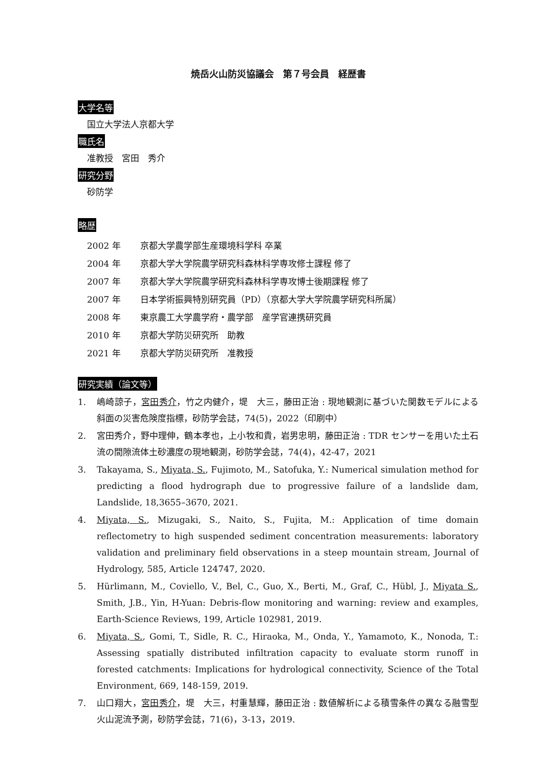焼岳火山防災協議会　第７号会員　経歴書
大学名等
国立大学法人京都大学
職氏名
准教授　宮田　秀介
研究分野
砂防学
略歴
| 2002 年 | 京都大学農学部生産環境科学科 卒業 |
| 2004 年 | 京都大学大学院農学研究科森林科学専攻修士課程 修了 |
| 2007 年 | 京都大学大学院農学研究科森林科学専攻博士後期課程 修了 |
| 2007 年 | 日本学術振興特別研究員（PD）（京都大学大学院農学研究科所属） |
| 2008 年 | 東京農工大学農学府・農学部 産学官連携研究員 |
| 2010 年 | 京都大学防災研究所 助教 |
| 2021 年 | 京都大学防災研究所 准教授 |
研究実績（論文等）
1. 嶋崎諒子，宮田秀介，竹之内健介，堤　大三，藤田正治 : 現地観測に基づいた関数モデルによる斜面の災害危険度指標，砂防学会誌，74(5)，2022（印刷中）
2. 宮田秀介，野中理伸，鶴本孝也，上小牧和貴，岩男忠明，藤田正治 : TDR センサーを用いた土石流の間隙流体土砂濃度の現地観測，砂防学会誌，74(4)，42-47，2021
3. Takayama, S., Miyata, S., Fujimoto, M., Satofuka, Y.: Numerical simulation method for predicting a flood hydrograph due to progressive failure of a landslide dam, Landslide, 18,3655–3670, 2021.
4. Miyata, S., Mizugaki, S., Naito, S., Fujita, M.: Application of time domain reflectometry to high suspended sediment concentration measurements: laboratory validation and preliminary field observations in a steep mountain stream, Journal of Hydrology, 585, Article 124747, 2020.
5. Hürlimann, M., Coviello, V., Bel, C., Guo, X., Berti, M., Graf, C., Hübl, J., Miyata S., Smith, J.B., Yin, H-Yuan: Debris-flow monitoring and warning: review and examples, Earth-Science Reviews, 199, Article 102981, 2019.
6. Miyata, S., Gomi, T., Sidle, R. C., Hiraoka, M., Onda, Y., Yamamoto, K., Nonoda, T.: Assessing spatially distributed infiltration capacity to evaluate storm runoff in forested catchments: Implications for hydrological connectivity, Science of the Total Environment, 669, 148-159, 2019.
7. 山口翔大，宮田秀介，堤　大三，村重慧輝，藤田正治 : 数値解析による積雪条件の異なる融雪型火山泥流予測，砂防学会誌，71(6)，3-13，2019.